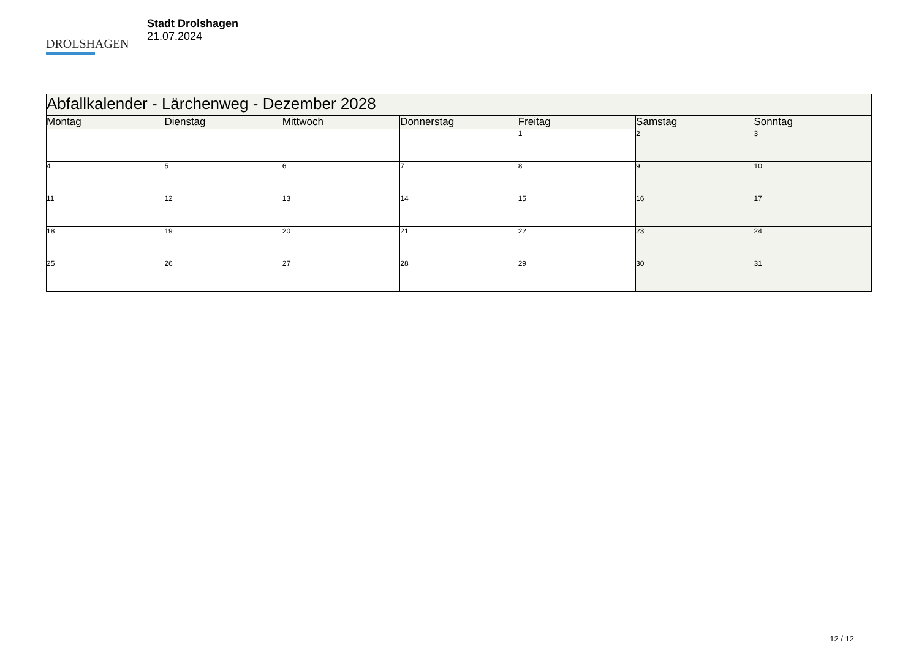DROLSHAGEN
Stadt Drolshagen
21.07.2024
| Abfallkalender - Lärchenweg - Dezember 2028 | | | | | | |
| --- | --- | --- | --- | --- | --- | --- |
| Montag | Dienstag | Mittwoch | Donnerstag | Freitag | Samstag | Sonntag |
| | | | | 1 | 2 | 3 |
| 4 | 5 | 6 | 7 | 8 | 9 | 10 |
| 11 | 12 | 13 | 14 | 15 | 16 | 17 |
| 18 | 19 | 20 | 21 | 22 | 23 | 24 |
| 25 | 26 | 27 | 28 | 29 | 30 | 31 |
12 / 12